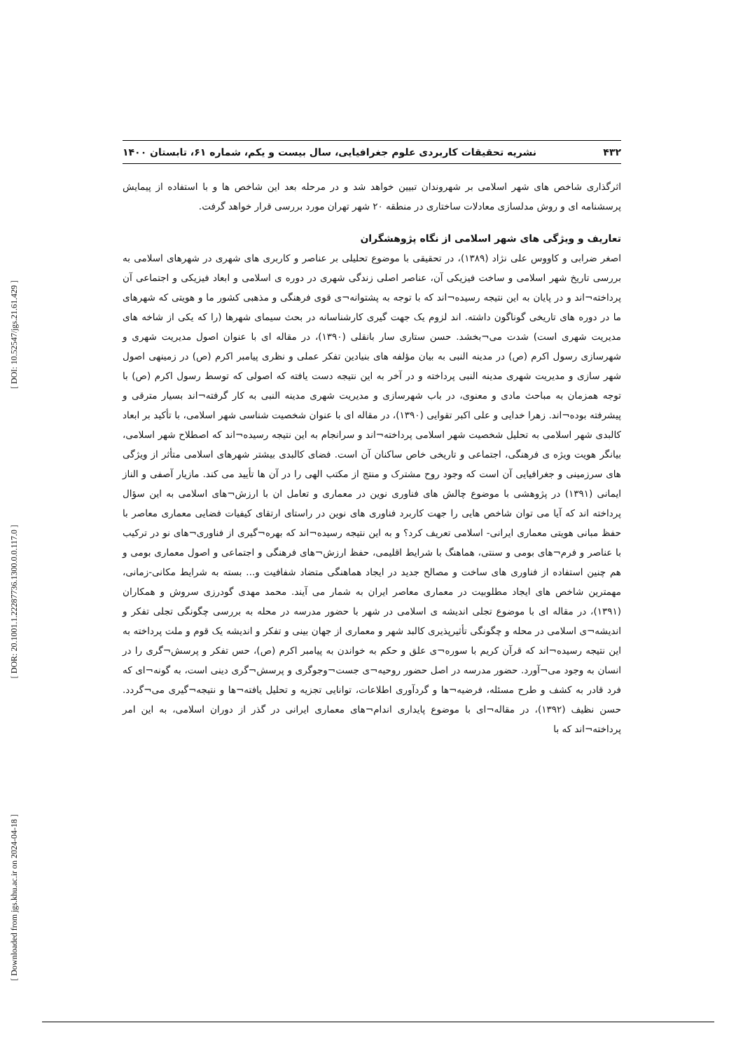[ DOI: 10.52547/jgs.21.61.429 ]
[ DOR: 20.1001.1.22287736.1300.0.0.117.0 ]
[ Downloaded from jgs.khu.ac.ir on 2024-04-18 ]
۴۳۲ نشریه تحقیقات کاربردی علوم جغرافیایی، سال بیست و یکم، شماره ۶۱، تابستان ۱۴۰۰
اثرگذاری شاخص های شهر اسلامی بر شهروندان تبیین خواهد شد و در مرحله بعد این شاخص ها و با استفاده از پیمایش پرسشنامه ای و روش مدلسازی معادلات ساختاری در منطقه ۲۰ شهر تهران مورد بررسی قرار خواهد گرفت.
تعاریف و ویژگی های شهر اسلامی از نگاه پژوهشگران
اصغر ضرابی و کاووس علی نژاد (۱۳۸۹)، در تحقیقی با موضوع تحلیلی بر عناصر و کاربری های شهری در شهرهای اسلامی به بررسی تاریخ شهر اسلامی و ساخت فیزیکی آن، عناصر اصلی زندگی شهری در دوره ی اسلامی و ابعاد فیزیکی و اجتماعی آن پرداخته¬اند و در پایان به این نتیجه رسیده¬اند که با توجه به پشتوانه¬ی قوی فرهنگی و مذهبی کشور ما و هویتی که شهرهای ما در دوره های تاریخی گوناگون داشته. اند لزوم یک جهت گیری کارشناسانه در بحث سیمای شهرها (را که یکی از شاخه های مدیریت شهری است) شدت می¬بخشد. حسن ستاری سار بانقلی (۱۳۹۰)، در مقاله ای با عنوان اصول مدیریت شهری و شهرسازی رسول اکرم (ص) در مدینه النبی به بیان مؤلفه های بنیادین تفکر عملی و نظری پیامبر اکرم (ص) در زمینهی اصول شهر سازی و مدیریت شهری مدینه النبی پرداخته و در آخر به این نتیجه دست یافته که اصولی که توسط رسول اکرم (ص) با توجه همزمان به مباحث مادی و معنوی، در باب شهرسازی و مدیریت شهری مدینه النبی به کار گرفته¬اند بسیار مترقی و پیشرفته بوده¬اند. زهرا خدایی و علی اکبر تقوایی (۱۳۹۰)، در مقاله ای با عنوان شخصیت شناسی شهر اسلامی، با تأکید بر ابعاد کالبدی شهر اسلامی به تحلیل شخصیت شهر اسلامی پرداخته¬اند و سرانجام به این نتیجه رسیده¬اند که اصطلاح شهر اسلامی، بیانگر هویت ویژه ی فرهنگی، اجتماعی و تاریخی خاص ساکنان آن است. فضای کالبدی بیشتر شهرهای اسلامی متأثر از ویژگی های سرزمینی و جغرافیایی آن است که وجود روح مشترک و منتج از مکتب الهی را در آن ها تأیید می کند. مازیار آصفی و الناز ایمانی (۱۳۹۱) در پژوهشی با موضوع چالش های فناوری نوین در معماری و تعامل ان با ارزش¬های اسلامی به این سؤال پرداخته اند که آیا می توان شاخص هایی را جهت کاربرد فناوری های نوین در راستای ارتقای کیفیات فضایی معماری معاصر با حفظ مبانی هویتی معماری ایرانی- اسلامی تعریف کرد؟ و به این نتیجه رسیده¬اند که بهره¬گیری از فناوری¬های نو در ترکیب با عناصر و فرم¬های بومی و سنتی، هماهنگ با شرایط اقلیمی، حفظ ارزش¬های فرهنگی و اجتماعی و اصول معماری بومی و هم چنین استفاده از فناوری های ساخت و مصالح جدید در ایجاد هماهنگی متضاد شفافیت و... بسته به شرایط مکانی-زمانی، مهمترین شاخص های ایجاد مطلوبیت در معماری معاصر ایران به شمار می آیند. محمد مهدی گودرزی سروش و همکاران (۱۳۹۱)، در مقاله ای با موضوع تجلی اندیشه ی اسلامی در شهر با حضور مدرسه در محله به بررسی چگونگی تجلی تفکر و اندیشه¬ی اسلامی در محله و چگونگی تأثیرپذیری کالبد شهر و معماری از جهان بینی و تفکر و اندیشه یک قوم و ملت پرداخته به این نتیجه رسیده¬اند که قرآن کریم با سوره¬ی علق و حکم به خواندن به پیامبر اکرم (ص)، حس تفکر و پرسش¬گری را در انسان به وجود می¬آورد. حضور مدرسه در اصل حضور روحیه¬ی جست¬وجوگری و پرسش¬گری دینی است، به گونه¬ای که فرد قادر به کشف و طرح مسئله، فرضیه¬ها و گردآوری اطلاعات، توانایی تجزیه و تحلیل یافته¬ها و نتیجه¬گیری می¬گردد. حسن نظیف (۱۳۹۲)، در مقاله¬ای با موضوع پایداری اندام¬های معماری ایرانی در گذر از دوران اسلامی، به این امر پرداخته¬اند که با